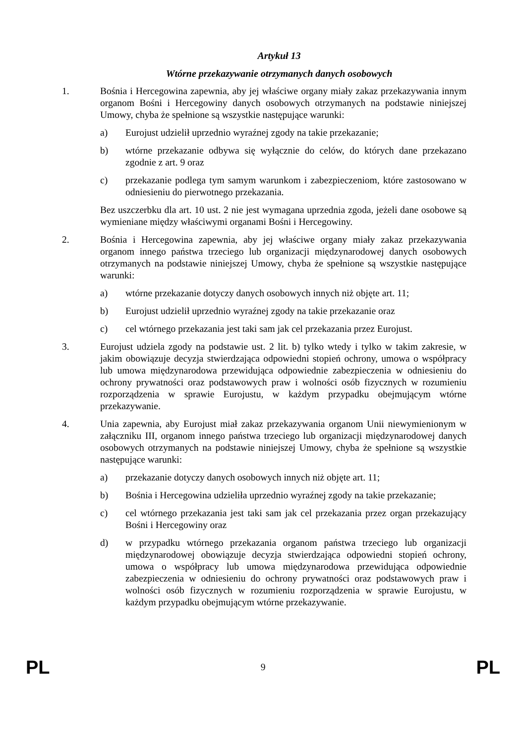Artykuł 13
Wtórne przekazywanie otrzymanych danych osobowych
1. Bośnia i Hercegowina zapewnia, aby jej właściwe organy miały zakaz przekazywania innym organom Bośni i Hercegowiny danych osobowych otrzymanych na podstawie niniejszej Umowy, chyba że spełnione są wszystkie następujące warunki:
a) Eurojust udzielił uprzednio wyraźnej zgody na takie przekazanie;
b) wtórne przekazanie odbywa się wyłącznie do celów, do których dane przekazano zgodnie z art. 9 oraz
c) przekazanie podlega tym samym warunkom i zabezpieczeniom, które zastosowano w odniesieniu do pierwotnego przekazania.
Bez uszczerbku dla art. 10 ust. 2 nie jest wymagana uprzednia zgoda, jeżeli dane osobowe są wymieniane między właściwymi organami Bośni i Hercegowiny.
2. Bośnia i Hercegowina zapewnia, aby jej właściwe organy miały zakaz przekazywania organom innego państwa trzeciego lub organizacji międzynarodowej danych osobowych otrzymanych na podstawie niniejszej Umowy, chyba że spełnione są wszystkie następujące warunki:
a) wtórne przekazanie dotyczy danych osobowych innych niż objęte art. 11;
b) Eurojust udzielił uprzednio wyraźnej zgody na takie przekazanie oraz
c) cel wtórnego przekazania jest taki sam jak cel przekazania przez Eurojust.
3. Eurojust udziela zgody na podstawie ust. 2 lit. b) tylko wtedy i tylko w takim zakresie, w jakim obowiązuje decyzja stwierdzająca odpowiedni stopień ochrony, umowa o współpracy lub umowa międzynarodowa przewidująca odpowiednie zabezpieczenia w odniesieniu do ochrony prywatności oraz podstawowych praw i wolności osób fizycznych w rozumieniu rozporządzenia w sprawie Eurojustu, w każdym przypadku obejmującym wtórne przekazywanie.
4. Unia zapewnia, aby Eurojust miał zakaz przekazywania organom Unii niewymienionym w załączniku III, organom innego państwa trzeciego lub organizacji międzynarodowej danych osobowych otrzymanych na podstawie niniejszej Umowy, chyba że spełnione są wszystkie następujące warunki:
a) przekazanie dotyczy danych osobowych innych niż objęte art. 11;
b) Bośnia i Hercegowina udzieliła uprzednio wyraźnej zgody na takie przekazanie;
c) cel wtórnego przekazania jest taki sam jak cel przekazania przez organ przekazujący Bośni i Hercegowiny oraz
d) w przypadku wtórnego przekazania organom państwa trzeciego lub organizacji międzynarodowej obowiązuje decyzja stwierdzająca odpowiedni stopień ochrony, umowa o współpracy lub umowa międzynarodowa przewidująca odpowiednie zabezpieczenia w odniesieniu do ochrony prywatności oraz podstawowych praw i wolności osób fizycznych w rozumieniu rozporządzenia w sprawie Eurojustu, w każdym przypadku obejmującym wtórne przekazywanie.
PL 9 PL